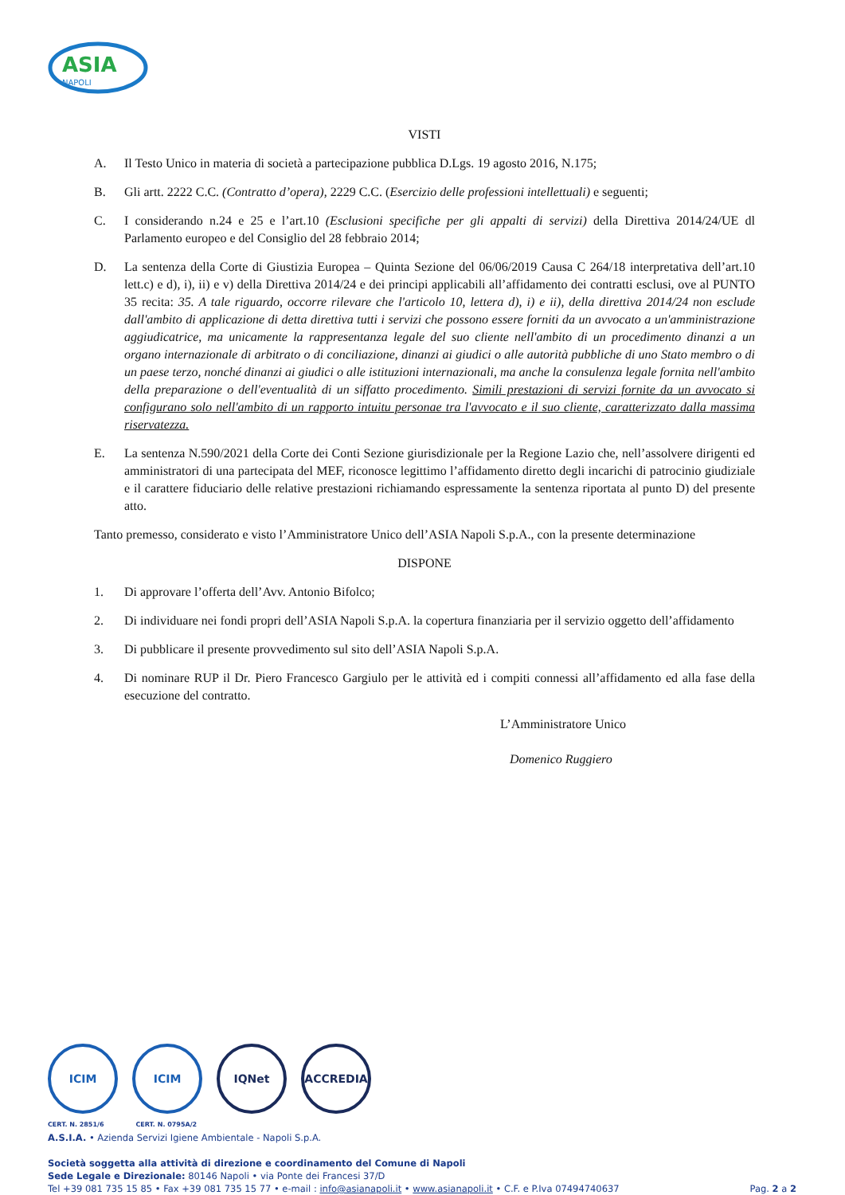ASIA
NAPOLI
VISTI
A. Il Testo Unico in materia di società a partecipazione pubblica D.Lgs. 19 agosto 2016, N.175;
B. Gli artt. 2222 C.C. (Contratto d’opera), 2229 C.C. (Esercizio delle professioni intellettuali) e seguenti;
C. I considerando n.24 e 25 e l’art.10 (Esclusioni specifiche per gli appalti di servizi) della Direttiva 2014/24/UE dl Parlamento europeo e del Consiglio del 28 febbraio 2014;
D. La sentenza della Corte di Giustizia Europea – Quinta Sezione del 06/06/2019 Causa C 264/18 interpretativa dell’art.10 lett.c) e d), i), ii) e v) della Direttiva 2014/24 e dei principi applicabili all’affidamento dei contratti esclusi, ove al PUNTO 35 recita: 35. A tale riguardo, occorre rilevare che l'articolo 10, lettera d), i) e ii), della direttiva 2014/24 non esclude dall'ambito di applicazione di detta direttiva tutti i servizi che possono essere forniti da un avvocato a un'amministrazione aggiudicatrice, ma unicamente la rappresentanza legale del suo cliente nell'ambito di un procedimento dinanzi a un organo internazionale di arbitrato o di conciliazione, dinanzi ai giudici o alle autorità pubbliche di uno Stato membro o di un paese terzo, nonché dinanzi ai giudici o alle istituzioni internazionali, ma anche la consulenza legale fornita nell'ambito della preparazione o dell'eventualità di un siffatto procedimento. Simili prestazioni di servizi fornite da un avvocato si configurano solo nell'ambito di un rapporto intuitu personae tra l'avvocato e il suo cliente, caratterizzato dalla massima riservatezza.
E. La sentenza N.590/2021 della Corte dei Conti Sezione giurisdizionale per la Regione Lazio che, nell’assolvere dirigenti ed amministratori di una partecipata del MEF, riconosce legittimo l’affidamento diretto degli incarichi di patrocinio giudiziale e il carattere fiduciario delle relative prestazioni richiamando espressamente la sentenza riportata al punto D) del presente atto.
Tanto premesso, considerato e visto l’Amministratore Unico dell’ASIA Napoli S.p.A., con la presente determinazione
DISPONE
1. Di approvare l’offerta dell’Avv. Antonio Bifolco;
2. Di individuare nei fondi propri dell’ASIA Napoli S.p.A. la copertura finanziaria per il servizio oggetto dell’affidamento
3. Di pubblicare il presente provvedimento sul sito dell’ASIA Napoli S.p.A.
4. Di nominare RUP il Dr. Piero Francesco Gargiulo per le attività ed i compiti connessi all’affidamento ed alla fase della esecuzione del contratto.
L’Amministratore Unico
Domenico Ruggiero
ICIM ICIM IQNet ACCREDIA
CERT. N. 2851/6 CERT. N. 0795A/2
A.S.I.A. • Azienda Servizi Igiene Ambientale - Napoli S.p.A.
Società soggetta alla attività di direzione e coordinamento del Comune di Napoli
Sede Legale e Direzionale: 80146 Napoli • via Ponte dei Francesi 37/D
Tel +39 081 735 15 85 • Fax +39 081 735 15 77 • e-mail : info@asianapoli.it • www.asianapoli.it • C.F. e P.Iva 07494740637 Pag. 2 a 2